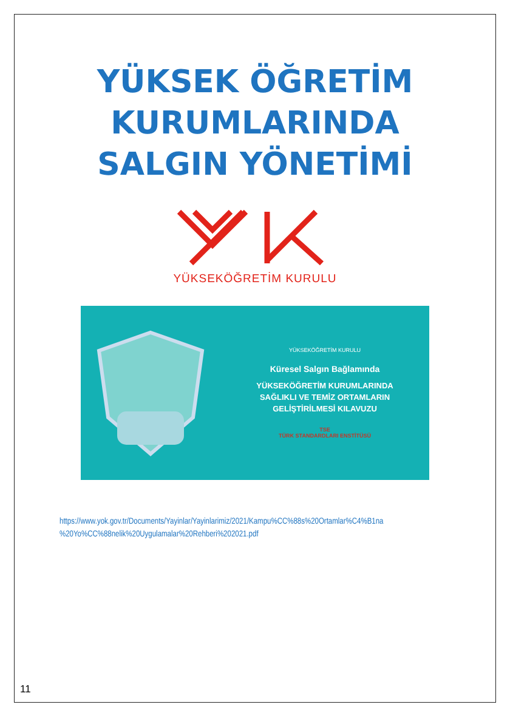YÜKSEK ÖĞRETİM
KURUMLARINDA
SALGIN YÖNETİMİ
YÜKSEKÖĞRETİM KURULU
YÜKSEKÖĞRETİM KURULU
Küresel Salgın Bağlamında
YÜKSEKÖĞRETİM KURUMLARINDA
SAĞLIKLI VE TEMİZ ORTAMLARIN
GELİŞTİRİLMESİ KILAVUZU
TSE
TÜRK STANDARDLARI ENSTİTÜSÜ
https://www.yok.gov.tr/Documents/Yayinlar/Yayinlarimiz/2021/Kampu%CC%88s%20Ortamlar%C4%B1na
%20Yo%CC%88nelik%20Uygulamalar%20Rehberi%202021.pdf
11